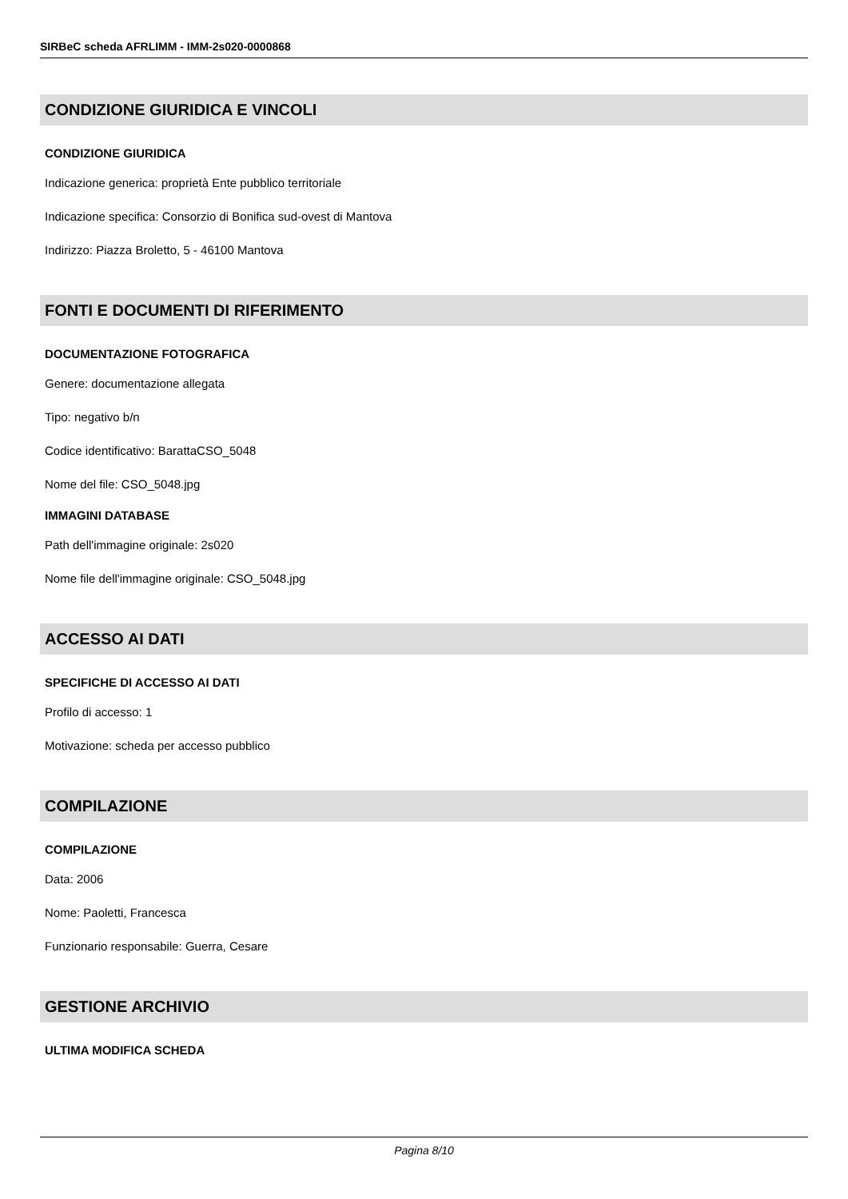SIRBeC scheda AFRLIMM - IMM-2s020-0000868
CONDIZIONE GIURIDICA E VINCOLI
CONDIZIONE GIURIDICA
Indicazione generica: proprietà Ente pubblico territoriale
Indicazione specifica: Consorzio di Bonifica sud-ovest di Mantova
Indirizzo: Piazza Broletto, 5 - 46100 Mantova
FONTI E DOCUMENTI DI RIFERIMENTO
DOCUMENTAZIONE FOTOGRAFICA
Genere: documentazione allegata
Tipo: negativo b/n
Codice identificativo: BarattaCSO_5048
Nome del file: CSO_5048.jpg
IMMAGINI DATABASE
Path dell'immagine originale: 2s020
Nome file dell'immagine originale: CSO_5048.jpg
ACCESSO AI DATI
SPECIFICHE DI ACCESSO AI DATI
Profilo di accesso: 1
Motivazione: scheda per accesso pubblico
COMPILAZIONE
COMPILAZIONE
Data: 2006
Nome: Paoletti, Francesca
Funzionario responsabile: Guerra, Cesare
GESTIONE ARCHIVIO
ULTIMA MODIFICA SCHEDA
Pagina 8/10